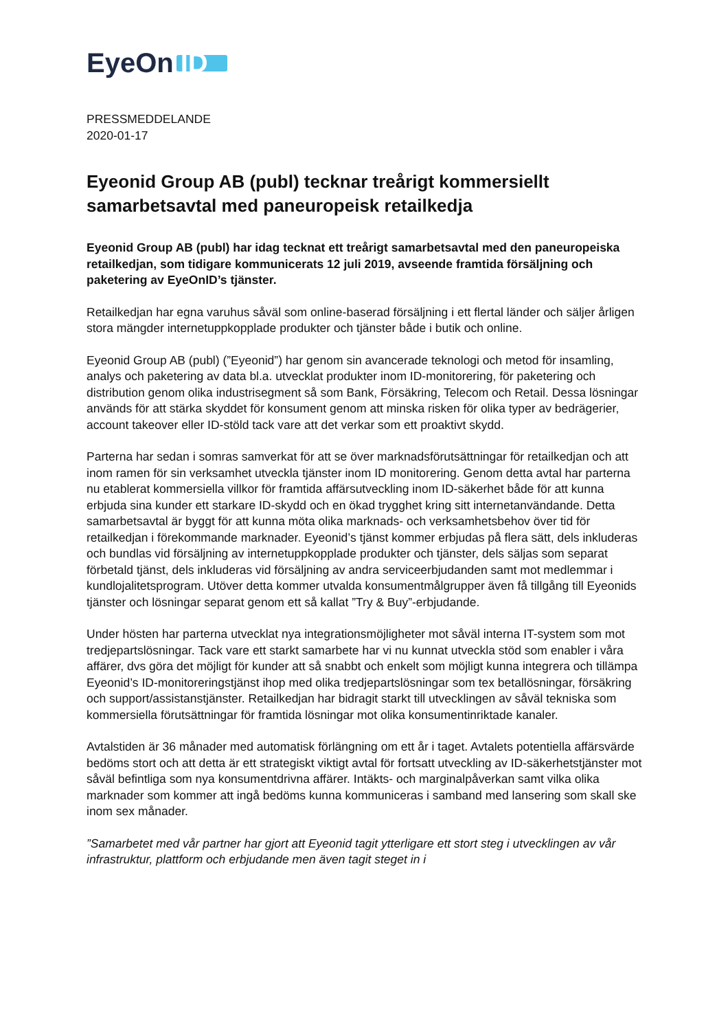EyeOn ID_
PRESSMEDDELANDE
2020-01-17
Eyeonid Group AB (publ) tecknar treårigt kommersiellt samarbetsavtal med paneuropeisk retailkedja
Eyeonid Group AB (publ) har idag tecknat ett treårigt samarbetsavtal med den paneuropeiska retailkedjan, som tidigare kommunicerats 12 juli 2019, avseende framtida försäljning och paketering av EyeOnID’s tjänster.
Retailkedjan har egna varuhus såväl som online-baserad försäljning i ett flertal länder och säljer årligen stora mängder internetuppkopplade produkter och tjänster både i butik och online.
Eyeonid Group AB (publ) (”Eyeonid”) har genom sin avancerade teknologi och metod för insamling, analys och paketering av data bl.a. utvecklat produkter inom ID-monitorering, för paketering och distribution genom olika industrisegment så som Bank, Försäkring, Telecom och Retail. Dessa lösningar används för att stärka skyddet för konsument genom att minska risken för olika typer av bedrägerier, account takeover eller ID-stöld tack vare att det verkar som ett proaktivt skydd.
Parterna har sedan i somras samverkat för att se över marknadsförutsättningar för retailkedjan och att inom ramen för sin verksamhet utveckla tjänster inom ID monitorering. Genom detta avtal har parterna nu etablerat kommersiella villkor för framtida affärsutveckling inom ID-säkerhet både för att kunna erbjuda sina kunder ett starkare ID-skydd och en ökad trygghet kring sitt internetanvändande. Detta samarbetsavtal är byggt för att kunna möta olika marknads- och verksamhetsbehov över tid för retailkedjan i förekommande marknader. Eyeonid’s tjänst kommer erbjudas på flera sätt, dels inkluderas och bundlas vid försäljning av internetuppkopplade produkter och tjänster, dels säljas som separat förbetald tjänst, dels inkluderas vid försäljning av andra serviceerbjudanden samt mot medlemmar i kundlojalitetsprogram. Utöver detta kommer utvalda konsumentmålgrupper även få tillgång till Eyeonids tjänster och lösningar separat genom ett så kallat ”Try & Buy”-erbjudande.
Under hösten har parterna utvecklat nya integrationsmöjligheter mot såväl interna IT-system som mot tredjepartslösningar. Tack vare ett starkt samarbete har vi nu kunnat utveckla stöd som enabler i våra affärer, dvs göra det möjligt för kunder att så snabbt och enkelt som möjligt kunna integrera och tillämpa Eyeonid’s ID-monitoreringstjänst ihop med olika tredjepartslösningar som tex betallösningar, försäkring och support/assistanstjänster. Retailkedjan har bidragit starkt till utvecklingen av såväl tekniska som kommersiella förutsättningar för framtida lösningar mot olika konsumentinriktade kanaler.
Avtalstiden är 36 månader med automatisk förlängning om ett år i taget. Avtalets potentiella affärsvärde bedöms stort och att detta är ett strategiskt viktigt avtal för fortsatt utveckling av ID-säkerhetstjänster mot såväl befintliga som nya konsumentdrivna affärer. Intäkts- och marginalpåverkan samt vilka olika marknader som kommer att ingå bedöms kunna kommuniceras i samband med lansering som skall ske inom sex månader.
”Samarbetet med vår partner har gjort att Eyeonid tagit ytterligare ett stort steg i utvecklingen av vår infrastruktur, plattform och erbjudande men även tagit steget in i